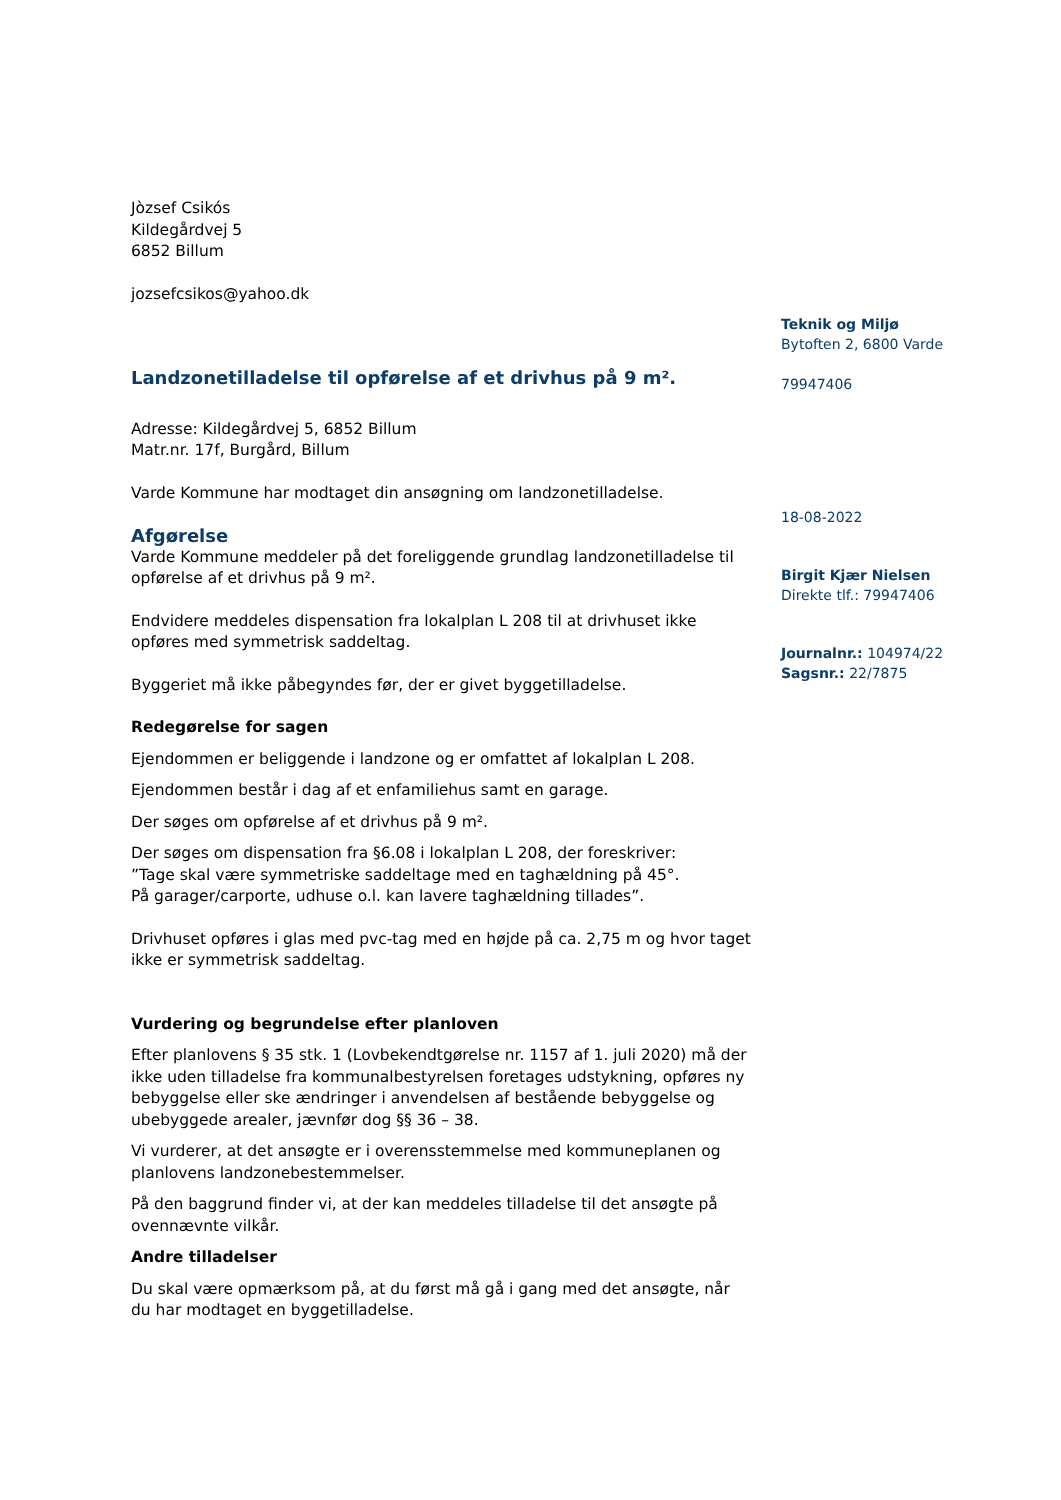Jòzsef Csikós
Kildegårdvej 5
6852 Billum
jozsefcsikos@yahoo.dk
Landzonetilladelse til opførelse af et drivhus på 9 m².
Adresse: Kildegårdvej 5, 6852 Billum
Matr.nr. 17f, Burgård, Billum
Varde Kommune har modtaget din ansøgning om landzonetilladelse.
Afgørelse
Varde Kommune meddeler på det foreliggende grundlag landzonetilladelse til opførelse af et drivhus på 9 m².
Endvidere meddeles dispensation fra lokalplan L 208 til at drivhuset ikke opføres med symmetrisk saddeltag.
Byggeriet må ikke påbegyndes før, der er givet byggetilladelse.
Redegørelse for sagen
Ejendommen er beliggende i landzone og er omfattet af lokalplan L 208.
Ejendommen består i dag af et enfamiliehus samt en garage.
Der søges om opførelse af et drivhus på 9 m².
Der søges om dispensation fra §6.08 i lokalplan L 208, der foreskriver:
”Tage skal være symmetriske saddeltage med en taghældning på 45°.
På garager/carporte, udhuse o.l. kan lavere taghældning tillades”.
Drivhuset opføres i glas med pvc-tag med en højde på ca. 2,75 m og hvor taget ikke er symmetrisk saddeltag.
Vurdering og begrundelse efter planloven
Efter planlovens § 35 stk. 1 (Lovbekendtgørelse nr. 1157 af 1. juli 2020) må der ikke uden tilladelse fra kommunalbestyrelsen foretages udstykning, opføres ny bebyggelse eller ske ændringer i anvendelsen af bestående bebyggelse og ubebyggede arealer, jævnfør dog §§ 36 – 38.
Vi vurderer, at det ansøgte er i overensstemmelse med kommuneplanen og planlovens landzonebestemmelser.
På den baggrund finder vi, at der kan meddeles tilladelse til det ansøgte på ovennævnte vilkår.
Andre tilladelser
Du skal være opmærksom på, at du først må gå i gang med det ansøgte, når du har modtaget en byggetilladelse.
Teknik og Miljø
Bytoften 2, 6800 Varde
79947406
18-08-2022
Birgit Kjær Nielsen
Direkte tlf.: 79947406
Journalnr.: 104974/22
Sagsnr.: 22/7875